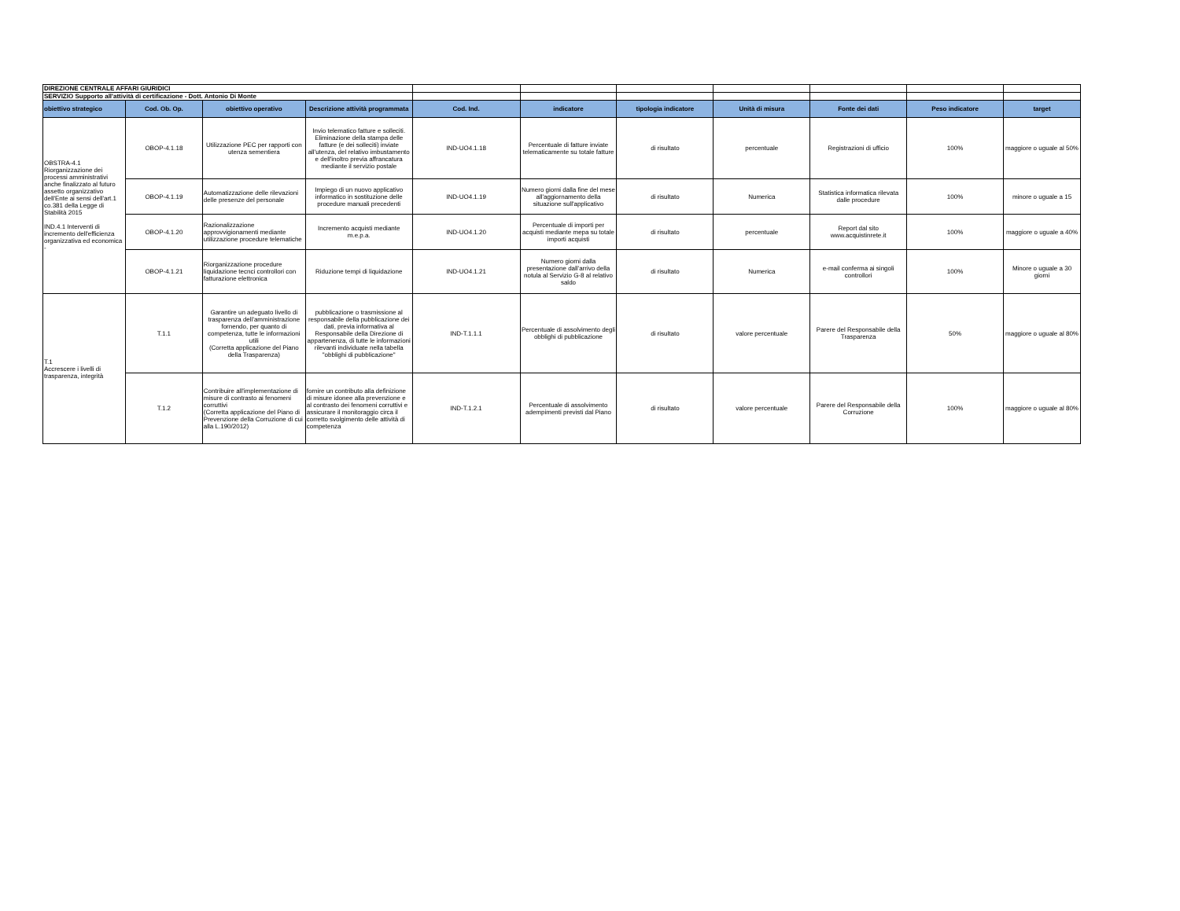| DIREZIONE CENTRALE AFFARI GIURIDICI | | | | | | | | | | |
| SERVIZIO Supporto all'attività di certificazione - Dott. Antonio Di Monte | | | | | | | | | | |
| obiettivo strategico | Cod. Ob. Op. | obiettivo operativo | Descrizione attività programmata | Cod. Ind. | indicatore | tipologia indicatore | Unità di misura | Fonte dei dati | Peso indicatore | target |
| OBSTRA-4.1 Riorganizzazione dei processi amministrativi anche finalizzato al futuro assetto organizzativo dell'Ente ai sensi dell'art.1 co.381 della Legge di Stabilità 2015 IND.4.1 Interventi di incremento dell'efficienza organizzativa ed economica - | OBOP-4.1.18 | Utilizzazione PEC per rapporti con utenza sementiera | Invio telematico fatture e solleciti. Eliminazione della stampa delle fatture (e dei solleciti) inviate all'utenza, del relativo imbustamento e dell'inoltro previa affrancatura mediante il servizio postale | IND-UO4.1.18 | Percentuale di fatture inviate telematicamente su totale fatture | di risultato | percentuale | Registrazioni di ufficio | 100% | maggiore o uguale al 50% |
| | OBOP-4.1.19 | Automatizzazione delle rilevazioni delle presenze del personale | Impiego di un nuovo applicativo informatico in sostituzione delle procedure manuali precedenti | IND-UO4.1.19 | Numero giorni dalla fine del mese all'aggiornamento della situazione sull'applicativo | di risultato | Numerica | Statistica informatica rilevata dalle procedure | 100% | minore o uguale a 15 |
| | OBOP-4.1.20 | Razionalizzazione approvvigionamenti mediante utilizzazione procedure telematiche | Incremento acquisti mediante m.e.p.a. | IND-UO4.1.20 | Percentuale di importi per acquisti mediante mepa su totale importi acquisti | di risultato | percentuale | Report dal sito www.acquistinrete.it | 100% | maggiore o uguale a 40% |
| | OBOP-4.1.21 | Riorganizzazione procedure liquidazione tecnci controllori con fatturazione elettronica | Riduzione tempi di liquidazione | IND-UO4.1.21 | Numero giorni dalla presentazione dall'arrivo della notula al Servizio G-8 al relativo saldo | di risultato | Numerica | e-mail conferma ai singoli controllori | 100% | Minore o uguale a 30 giorni |
| T.1 Accrescere i livelli di trasparenza, integrità | T.1.1 | Garantire un adeguato livello di trasparenza dell'amministrazione fornendo, per quanto di competenza, tutte le informazioni utili (Corretta applicazione del Piano della Trasparenza) | pubblicazione o trasmissione al responsabile della pubblicazione dei dati, previa informativa al Responsabile della Direzione di appartenenza, di tutte le informazioni rilevanti individuate nella tabella "obblighi di pubblicazione" | IND-T.1.1.1 | Percentuale di assolvimento degli obblighi di pubblicazione | di risultato | valore percentuale | Parere del Responsabile della Trasparenza | 50% | maggiore o uguale al 80% |
| | T.1.2 | Contribuire all'implementazione di misure di contrasto ai fenomeni corruttivi (Corretta applicazione del Piano di Prevenzione della Corruzione di cui alla L.190/2012) | fornire un contributo alla definizione di misure idonee alla prevenzione e al contrasto dei fenomeni corruttivi e assicurare il monitoraggio circa il corretto svolgimento delle attività di competenza | IND-T.1.2.1 | Percentuale di assolvimento adempimenti previsti dal Piano | di risultato | valore percentuale | Parere del Responsabile della Corruzione | 100% | maggiore o uguale al 80% |